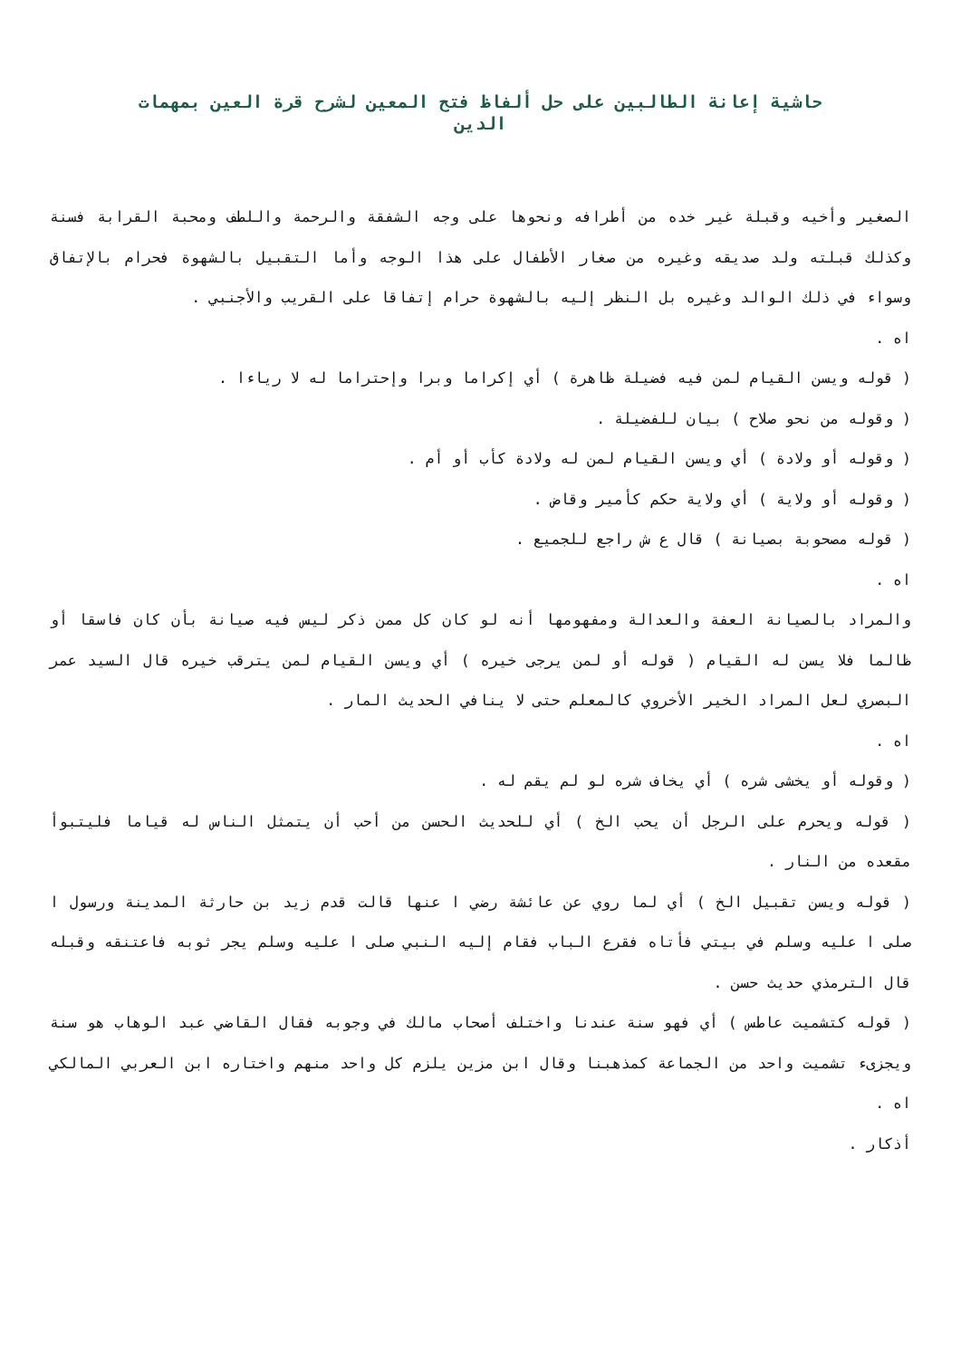حاشية إعانة الطالبين على حل ألفاظ فتح المعين لشرح قرة العين بمهمات الدين
الصغير وأخيه وقبلة غير خده من أطرافه ونحوها على وجه الشفقة والرحمة واللطف ومحبة القرابة فسنة وكذلك قبلته ولد صديقه وغيره من صغار الأطفال على هذا الوجه وأما التقبيل بالشهوة فحرام بالإتفاق وسواء في ذلك الوالد وغيره بل النظر إليه بالشهوة حرام إتفاقا على القريب والأجنبي .
اه .
( قوله ويسن القيام لمن فيه فضيلة ظاهرة ) أي إكراما وبرا وإحتراما له لا رياءا .
( وقوله من نحو صلاح ) بيان للفضيلة .
( وقوله أو ولادة ) أي ويسن القيام لمن له ولادة كأب أو أم .
( وقوله أو ولاية ) أي ولاية حكم كأمير وقاض .
( قوله مصحوبة بصيانة ) قال ع ش راجع للجميع .
اه .
والمراد بالصيانة العفة والعدالة ومفهومها أنه لو كان كل ممن ذكر ليس فيه صيانة بأن كان فاسقا أو ظالما فلا يسن له القيام ( قوله أو لمن يرجى خيره ) أي ويسن القيام لمن يترقب خيره قال السيد عمر البصري لعل المراد الخير الأخروي كالمعلم حتى لا ينافي الحديث المار .
اه .
( وقوله أو يخشى شره ) أي يخاف شره لو لم يقم له .
( قوله ويحرم على الرجل أن يحب الخ ) أي للحديث الحسن من أحب أن يتمثل الناس له قياما فليتبوأ مقعده من النار .
( قوله ويسن تقبيل الخ ) أي لما روي عن عائشة رضي ا عنها قالت قدم زيد بن حارثة المدينة ورسول ا صلى ا عليه وسلم في بيتي فأتاه فقرع الباب فقام إليه النبي صلى ا عليه وسلم يجر ثوبه فاعتنقه وقبله قال الترمذي حديث حسن .
( قوله كتشميت عاطس ) أي فهو سنة عندنا واختلف أصحاب مالك في وجوبه فقال القاضي عبد الوهاب هو سنة ويجزىء تشميت واحد من الجماعة كمذهبنا وقال ابن مزين يلزم كل واحد منهم واختاره ابن العربي المالكي اه .
أذكار .